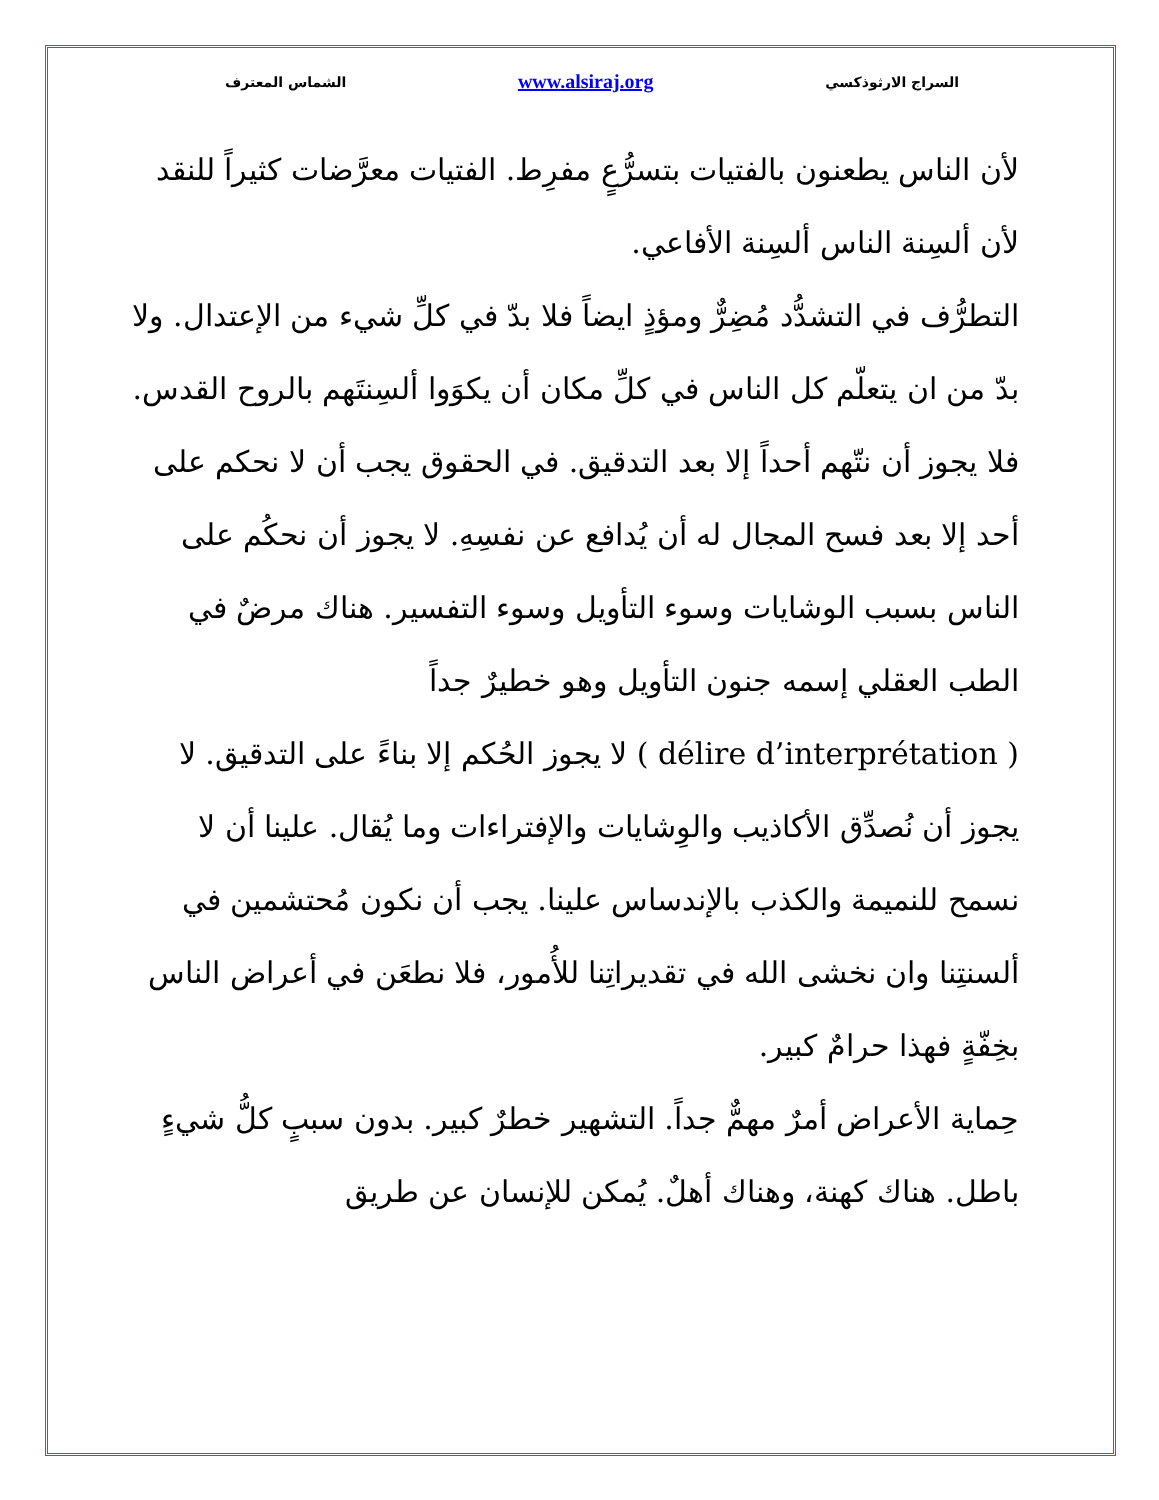السراج الارثوذكسي www.alsiraj.org الشماس المعترف
لأن الناس يطعنون بالفتيات بتسرُّعٍ مفرِط. الفتيات معرَّضات كثيراً للنقد لأن ألسِنة الناس ألسِنة الأفاعي.
التطرُّف في التشدُّد مُضِرٌّ ومؤذٍ ايضاً فلا بدّ في كلِّ شيء من الإعتدال. ولا بدّ من ان يتعلّم كل الناس في كلِّ مكان أن يكوَوا ألسِنتَهم بالروح القدس. فلا يجوز أن نتّهم أحداً إلا بعد التدقيق. في الحقوق يجب أن لا نحكم على أحد إلا بعد فسح المجال له أن يُدافع عن نفسِهِ. لا يجوز أن نحكُم على الناس بسبب الوشايات وسوء التأويل وسوء التفسير. هناك مرضٌ في الطب العقلي إسمه جنون التأويل وهو خطيرٌ جداً
( délire d’interprétation ) لا يجوز الحُكم إلا بناءً على التدقيق. لا يجوز أن نُصدِّق الأكاذيب والوِشايات والإفتراءات وما يُقال. علينا أن لا نسمح للنميمة والكذب بالإندساس علينا. يجب أن نكون مُحتشمين في ألسنتِنا وان نخشى الله في تقديراتِنا للأُمور، فلا نطعَن في أعراض الناس بخِفّةٍ فهذا حرامٌ كبير.
حِماية الأعراض أمرٌ مهمٌّ جداً. التشهير خطرٌ كبير. بدون سببٍ كلُّ شيءٍ باطل. هناك كهنة، وهناك أهلٌ. يُمكن للإنسان عن طريق